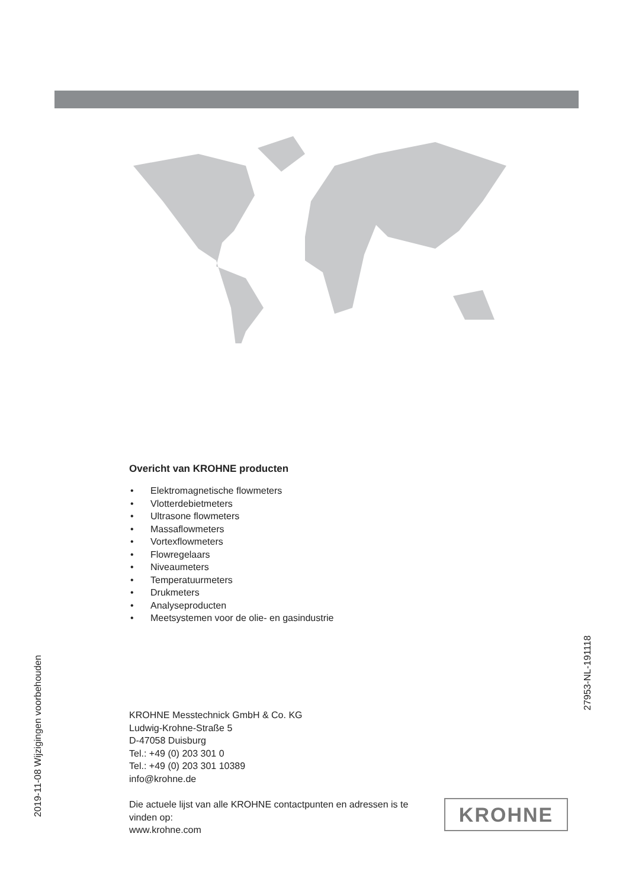Overicht van KROHNE producten
• Elektromagnetische flowmeters
• Vlotterdebietmeters
• Ultrasone flowmeters
• Massaflowmeters
• Vortexflowmeters
• Flowregelaars
• Niveaumeters
• Temperatuurmeters
• Drukmeters
• Analyseproducten
• Meetsystemen voor de olie- en gasindustrie
27953-NL-191118
2019-11-08 Wijzigingen voorbehouden
KROHNE Messtechnick GmbH & Co. KG
Ludwig-Krohne-Straße 5
D-47058 Duisburg
Tel.: +49 (0) 203 301 0
Tel.: +49 (0) 203 301 10389
info@krohne.de
Die actuele lijst van alle KROHNE contactpunten en adressen is te vinden op:
www.krohne.com
KROHNE